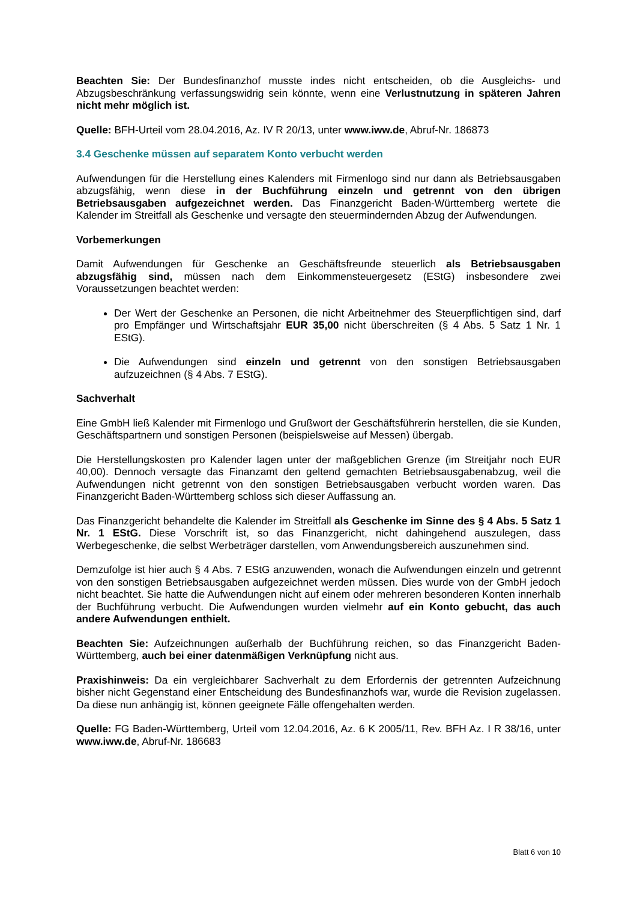Beachten Sie: Der Bundesfinanzhof musste indes nicht entscheiden, ob die Ausgleichs- und Abzugsbeschränkung verfassungswidrig sein könnte, wenn eine Verlustnutzung in späteren Jahren nicht mehr möglich ist.
Quelle: BFH-Urteil vom 28.04.2016, Az. IV R 20/13, unter www.iww.de, Abruf-Nr. 186873
3.4 Geschenke müssen auf separatem Konto verbucht werden
Aufwendungen für die Herstellung eines Kalenders mit Firmenlogo sind nur dann als Betriebsausgaben abzugsfähig, wenn diese in der Buchführung einzeln und getrennt von den übrigen Betriebsausgaben aufgezeichnet werden. Das Finanzgericht Baden-Württemberg wertete die Kalender im Streitfall als Geschenke und versagte den steuermindernden Abzug der Aufwendungen.
Vorbemerkungen
Damit Aufwendungen für Geschenke an Geschäftsfreunde steuerlich als Betriebsausgaben abzugsfähig sind, müssen nach dem Einkommensteuergesetz (EStG) insbesondere zwei Voraussetzungen beachtet werden:
Der Wert der Geschenke an Personen, die nicht Arbeitnehmer des Steuerpflichtigen sind, darf pro Empfänger und Wirtschaftsjahr EUR 35,00 nicht überschreiten (§ 4 Abs. 5 Satz 1 Nr. 1 EStG).
Die Aufwendungen sind einzeln und getrennt von den sonstigen Betriebsausgaben aufzuzeichnen (§ 4 Abs. 7 EStG).
Sachverhalt
Eine GmbH ließ Kalender mit Firmenlogo und Grußwort der Geschäftsführerin herstellen, die sie Kunden, Geschäftspartnern und sonstigen Personen (beispielsweise auf Messen) übergab.
Die Herstellungskosten pro Kalender lagen unter der maßgeblichen Grenze (im Streitjahr noch EUR 40,00). Dennoch versagte das Finanzamt den geltend gemachten Betriebsausgabenabzug, weil die Aufwendungen nicht getrennt von den sonstigen Betriebsausgaben verbucht worden waren. Das Finanzgericht Baden-Württemberg schloss sich dieser Auffassung an.
Das Finanzgericht behandelte die Kalender im Streitfall als Geschenke im Sinne des § 4 Abs. 5 Satz 1 Nr. 1 EStG. Diese Vorschrift ist, so das Finanzgericht, nicht dahingehend auszulegen, dass Werbegeschenke, die selbst Werbeträger darstellen, vom Anwendungsbereich auszunehmen sind.
Demzufolge ist hier auch § 4 Abs. 7 EStG anzuwenden, wonach die Aufwendungen einzeln und getrennt von den sonstigen Betriebsausgaben aufgezeichnet werden müssen. Dies wurde von der GmbH jedoch nicht beachtet. Sie hatte die Aufwendungen nicht auf einem oder mehreren besonderen Konten innerhalb der Buchführung verbucht. Die Aufwendungen wurden vielmehr auf ein Konto gebucht, das auch andere Aufwendungen enthielt.
Beachten Sie: Aufzeichnungen außerhalb der Buchführung reichen, so das Finanzgericht Baden-Württemberg, auch bei einer datenmäßigen Verknüpfung nicht aus.
Praxishinweis: Da ein vergleichbarer Sachverhalt zu dem Erfordernis der getrennten Aufzeichnung bisher nicht Gegenstand einer Entscheidung des Bundesfinanzhofs war, wurde die Revision zugelassen. Da diese nun anhängig ist, können geeignete Fälle offengehalten werden.
Quelle: FG Baden-Württemberg, Urteil vom 12.04.2016, Az. 6 K 2005/11, Rev. BFH Az. I R 38/16, unter www.iww.de, Abruf-Nr. 186683
Blatt 6 von 10